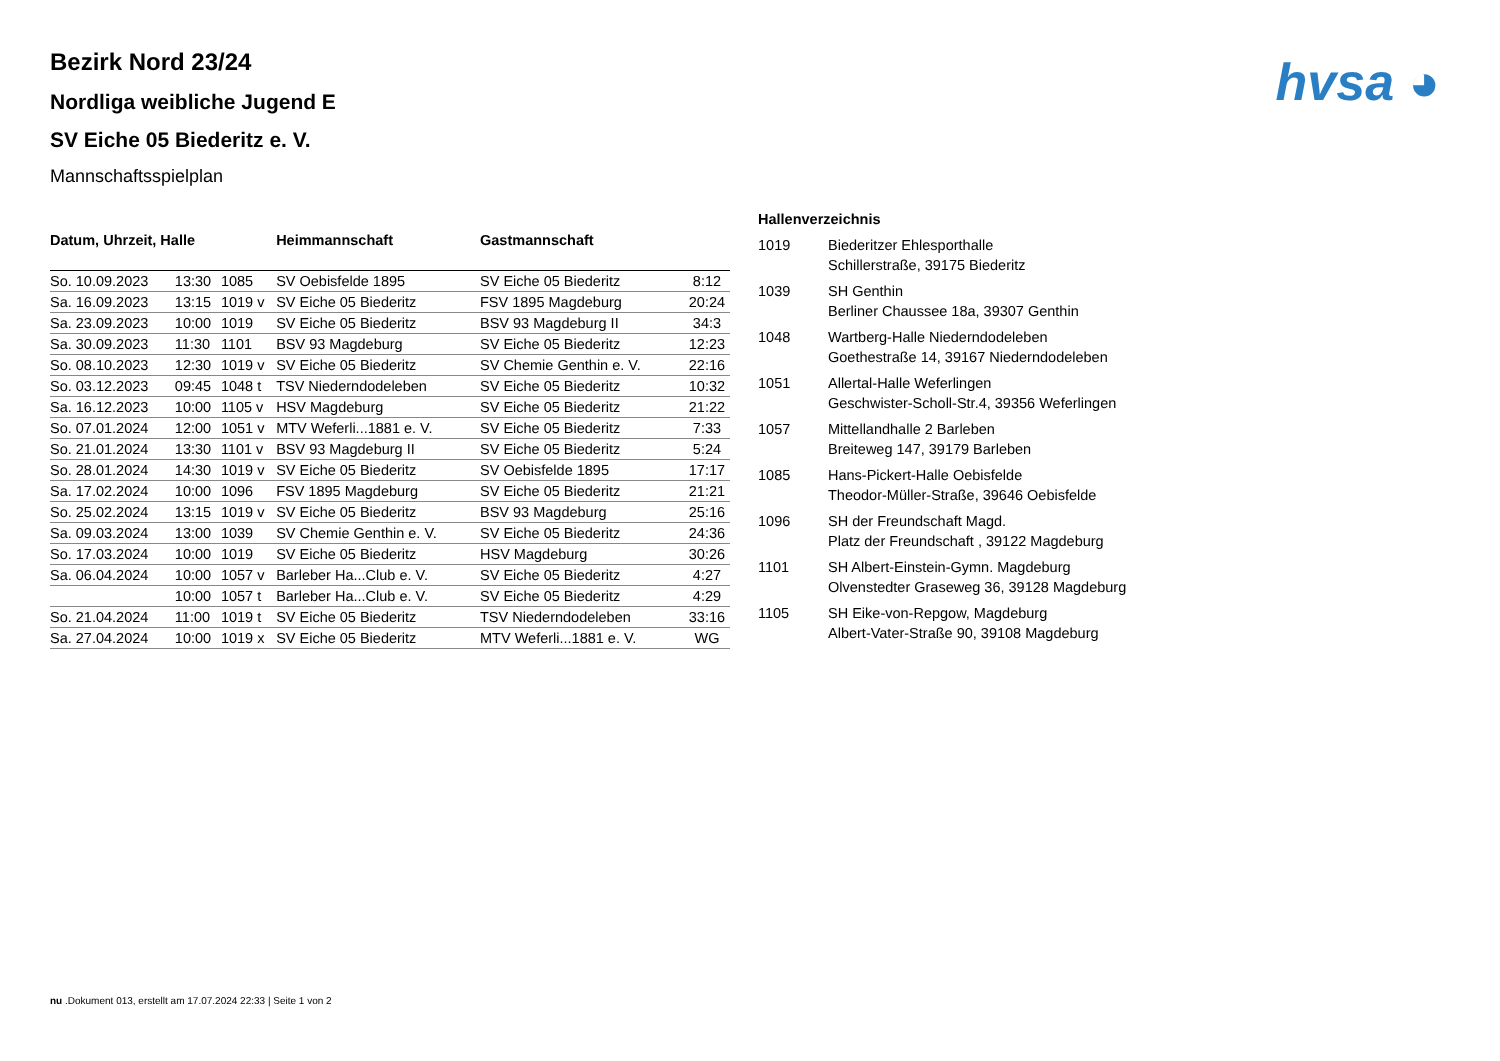hvsa ◕
Bezirk Nord 23/24
Nordliga weibliche Jugend E
SV Eiche 05 Biederitz e. V.
Mannschaftsspielplan
| Datum, Uhrzeit, Halle | | | Heimmannschaft | Gastmannschaft | |
| --- | --- | --- | --- | --- | --- |
| So. 10.09.2023 | 13:30 | 1085 | SV Oebisfelde 1895 | SV Eiche 05 Biederitz | 8:12 |
| Sa. 16.09.2023 | 13:15 | 1019 v | SV Eiche 05 Biederitz | FSV 1895 Magdeburg | 20:24 |
| Sa. 23.09.2023 | 10:00 | 1019 | SV Eiche 05 Biederitz | BSV 93 Magdeburg II | 34:3 |
| Sa. 30.09.2023 | 11:30 | 1101 | BSV 93 Magdeburg | SV Eiche 05 Biederitz | 12:23 |
| So. 08.10.2023 | 12:30 | 1019 v | SV Eiche 05 Biederitz | SV Chemie Genthin e. V. | 22:16 |
| So. 03.12.2023 | 09:45 | 1048 t | TSV Niederndodeleben | SV Eiche 05 Biederitz | 10:32 |
| Sa. 16.12.2023 | 10:00 | 1105 v | HSV Magdeburg | SV Eiche 05 Biederitz | 21:22 |
| So. 07.01.2024 | 12:00 | 1051 v | MTV Weferli...1881 e. V. | SV Eiche 05 Biederitz | 7:33 |
| So. 21.01.2024 | 13:30 | 1101 v | BSV 93 Magdeburg II | SV Eiche 05 Biederitz | 5:24 |
| So. 28.01.2024 | 14:30 | 1019 v | SV Eiche 05 Biederitz | SV Oebisfelde 1895 | 17:17 |
| Sa. 17.02.2024 | 10:00 | 1096 | FSV 1895 Magdeburg | SV Eiche 05 Biederitz | 21:21 |
| So. 25.02.2024 | 13:15 | 1019 v | SV Eiche 05 Biederitz | BSV 93 Magdeburg | 25:16 |
| Sa. 09.03.2024 | 13:00 | 1039 | SV Chemie Genthin e. V. | SV Eiche 05 Biederitz | 24:36 |
| So. 17.03.2024 | 10:00 | 1019 | SV Eiche 05 Biederitz | HSV Magdeburg | 30:26 |
| Sa. 06.04.2024 | 10:00 | 1057 v | Barleber Ha...Club e. V. | SV Eiche 05 Biederitz | 4:27 |
| | 10:00 | 1057 t | Barleber Ha...Club e. V. | SV Eiche 05 Biederitz | 4:29 |
| So. 21.04.2024 | 11:00 | 1019 t | SV Eiche 05 Biederitz | TSV Niederndodeleben | 33:16 |
| Sa. 27.04.2024 | 10:00 | 1019 x | SV Eiche 05 Biederitz | MTV Weferli...1881 e. V. | WG |
| Hallenverzeichnis | |
| --- | --- |
| 1019 | Biederitzer Ehlesporthalle Schillerstraße, 39175 Biederitz |
| 1039 | SH Genthin Berliner Chaussee 18a, 39307 Genthin |
| 1048 | Wartberg-Halle Niederndodeleben Goethestraße 14, 39167 Niederndodeleben |
| 1051 | Allertal-Halle Weferlingen Geschwister-Scholl-Str.4, 39356 Weferlingen |
| 1057 | Mittellandhalle 2 Barleben Breiteweg 147, 39179 Barleben |
| 1085 | Hans-Pickert-Halle Oebisfelde Theodor-Müller-Straße, 39646 Oebisfelde |
| 1096 | SH der Freundschaft Magd. Platz der Freundschaft , 39122 Magdeburg |
| 1101 | SH Albert-Einstein-Gymn. Magdeburg Olvenstedter Graseweg 36, 39128 Magdeburg |
| 1105 | SH Eike-von-Repgow, Magdeburg Albert-Vater-Straße 90, 39108 Magdeburg |
nu .Dokument 013, erstellt am 17.07.2024 22:33 | Seite 1 von 2